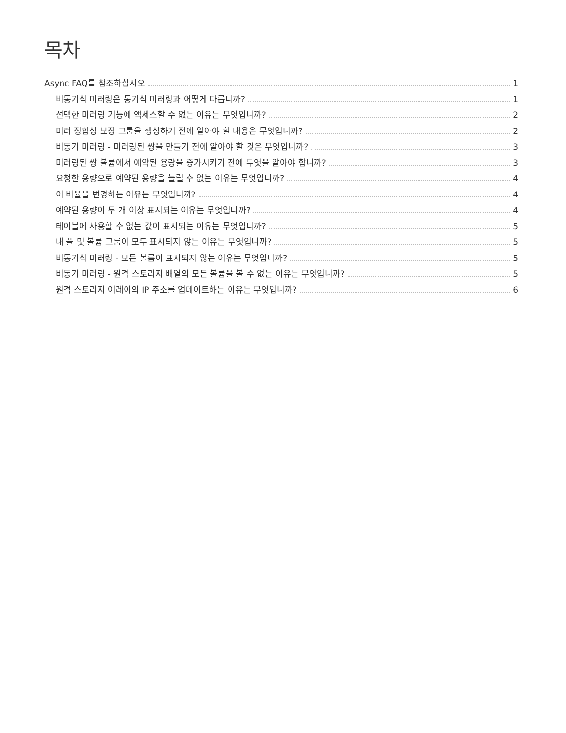목차
Async FAQ를 참조하십시오 1
비동기식 미러링은 동기식 미러링과 어떻게 다릅니까? 1
선택한 미러링 기능에 액세스할 수 없는 이유는 무엇입니까? 2
미러 정합성 보장 그룹을 생성하기 전에 알아야 할 내용은 무엇입니까? 2
비동기 미러링 - 미러링된 쌍을 만들기 전에 알아야 할 것은 무엇입니까? 3
미러링된 쌍 볼륨에서 예약된 용량을 증가시키기 전에 무엇을 알아야 합니까? 3
요청한 용량으로 예약된 용량을 늘릴 수 없는 이유는 무엇입니까? 4
이 비율을 변경하는 이유는 무엇입니까? 4
예약된 용량이 두 개 이상 표시되는 이유는 무엇입니까? 4
테이블에 사용할 수 없는 값이 표시되는 이유는 무엇입니까? 5
내 풀 및 볼륨 그룹이 모두 표시되지 않는 이유는 무엇입니까? 5
비동기식 미러링 - 모든 볼륨이 표시되지 않는 이유는 무엇입니까? 5
비동기 미러링 - 원격 스토리지 배열의 모든 볼륨을 볼 수 없는 이유는 무엇입니까? 5
원격 스토리지 어레이의 IP 주소를 업데이트하는 이유는 무엇입니까? 6